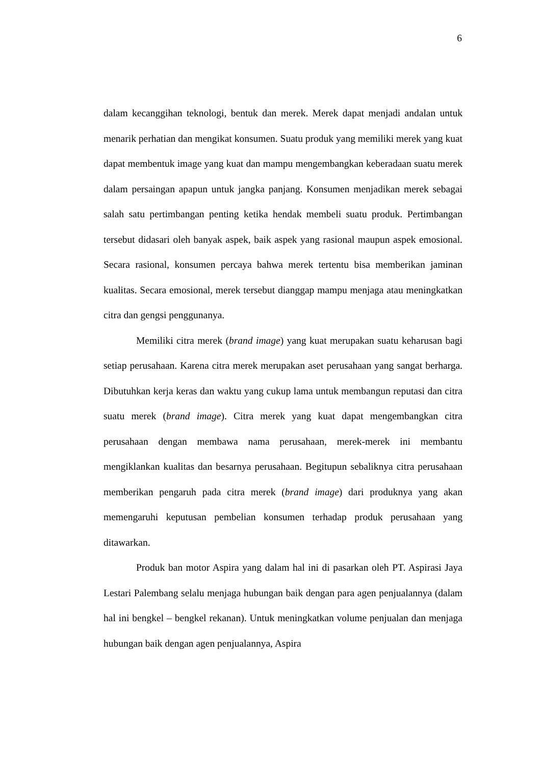6
dalam kecanggihan teknologi, bentuk dan merek. Merek dapat menjadi andalan untuk menarik perhatian dan mengikat konsumen. Suatu produk yang memiliki merek yang kuat dapat membentuk image yang kuat dan mampu mengembangkan keberadaan suatu merek dalam persaingan apapun untuk jangka panjang. Konsumen menjadikan merek sebagai salah satu pertimbangan penting ketika hendak membeli suatu produk. Pertimbangan tersebut didasari oleh banyak aspek, baik aspek yang rasional maupun aspek emosional. Secara rasional, konsumen percaya bahwa merek tertentu bisa memberikan jaminan kualitas. Secara emosional, merek tersebut dianggap mampu menjaga atau meningkatkan citra dan gengsi penggunanya.
Memiliki citra merek (brand image) yang kuat merupakan suatu keharusan bagi setiap perusahaan. Karena citra merek merupakan aset perusahaan yang sangat berharga. Dibutuhkan kerja keras dan waktu yang cukup lama untuk membangun reputasi dan citra suatu merek (brand image). Citra merek yang kuat dapat mengembangkan citra perusahaan dengan membawa nama perusahaan, merek-merek ini membantu mengiklankan kualitas dan besarnya perusahaan. Begitupun sebaliknya citra perusahaan memberikan pengaruh pada citra merek (brand image) dari produknya yang akan memengaruhi keputusan pembelian konsumen terhadap produk perusahaan yang ditawarkan.
Produk ban motor Aspira yang dalam hal ini di pasarkan oleh PT. Aspirasi Jaya Lestari Palembang selalu menjaga hubungan baik dengan para agen penjualannya (dalam hal ini bengkel – bengkel rekanan). Untuk meningkatkan volume penjualan dan menjaga hubungan baik dengan agen penjualannya, Aspira